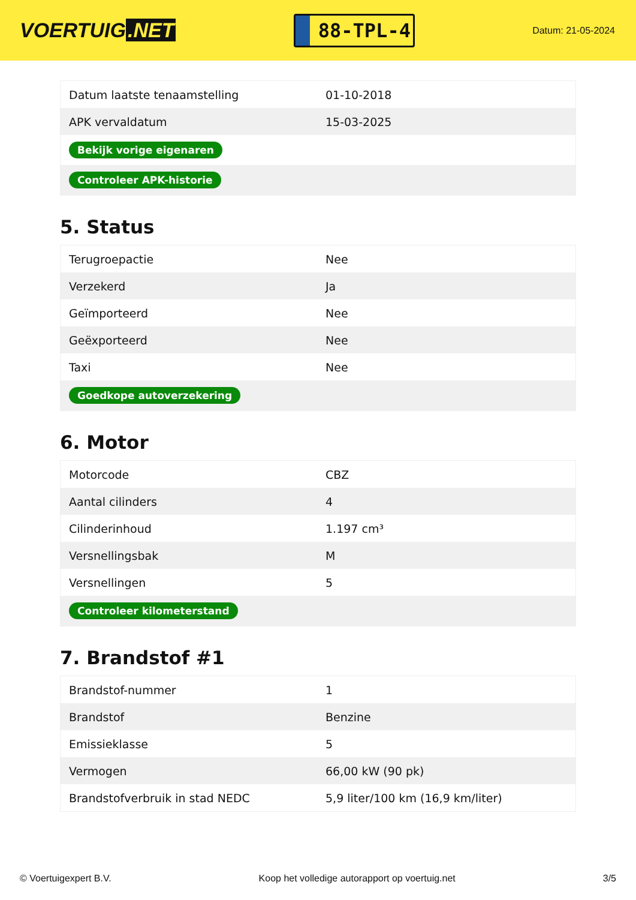VOERTUIG.NET
88-TPL-4
Datum: 21-05-2024
| Datum laatste tenaamstelling | 01-10-2018 |
| APK vervaldatum | 15-03-2025 |
| Bekijk vorige eigenaren | |
| Controleer APK-historie | |
5. Status
| Terugroepactie | Nee |
| Verzekerd | Ja |
| Geïmporteerd | Nee |
| Geëxporteerd | Nee |
| Taxi | Nee |
| Goedkope autoverzekering | |
6. Motor
| Motorcode | CBZ |
| Aantal cilinders | 4 |
| Cilinderinhoud | 1.197 cm³ |
| Versnellingsbak | M |
| Versnellingen | 5 |
| Controleer kilometerstand | |
7. Brandstof #1
| Brandstof-nummer | 1 |
| Brandstof | Benzine |
| Emissieklasse | 5 |
| Vermogen | 66,00 kW (90 pk) |
| Brandstofverbruik in stad NEDC | 5,9 liter/100 km (16,9 km/liter) |
© Voertuigexpert B.V. Koop het volledige autorapport op voertuig.net 3/5